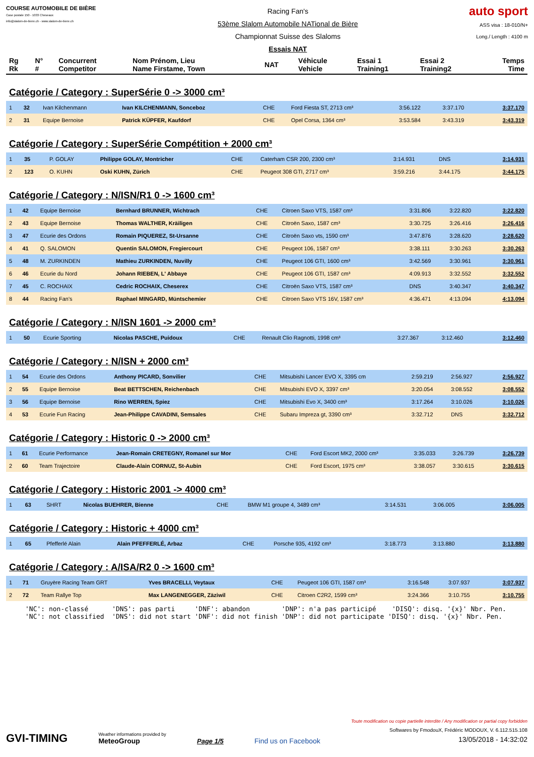COURSE AUTOMOBILE DE BIÈRE
Case postale 150 - 1033 Cheseaux
info@slalom-de-biere.ch - www.slalom-de-biere.ch
Racing Fan's
53ème Slalom Automobile NATional de Bière
Championnat Suisse des Slaloms
Essais NAT
auto sport
ASS visa : 18-010/N+
Long./ Length : 4100 m
| Rg Rk | N° # | Concurrent Competitor | Nom Prénom, Lieu Name Firstame, Town | NAT | Véhicule Vehicle | Essai 1 Training1 | Essai 2 Training2 | Temps Time |
| --- | --- | --- | --- | --- | --- | --- | --- | --- |
Catégorie / Category : SuperSérie 0 -> 3000 cm³
| 1 | 32 | Ivan Kilchenmann | Ivan KILCHENMANN, Sonceboz | CHE | Ford Fiesta ST, 2713 cm³ | 3:56.122 | 3:37.170 | 3:37.170 |
| 2 | 31 | Equipe Bernoise | Patrick KÜPFER, Kaufdorf | CHE | Opel Corsa, 1364 cm³ | 3:53.584 | 3:43.319 | 3:43.319 |
Catégorie / Category : SuperSérie Compétition + 2000 cm³
| 1 | 35 | P. GOLAY | Philippe GOLAY, Montricher | CHE | Caterham CSR 200, 2300 cm³ | 3:14.931 | DNS | 3:14.931 |
| 2 | 123 | O. KUHN | Oski KUHN, Zürich | CHE | Peugeot 308 GTI, 2717 cm³ | 3:59.216 | 3:44.175 | 3:44.175 |
Catégorie / Category : N/ISN/R1 0 -> 1600 cm³
| 1 | 42 | Equipe Bernoise | Bernhard BRUNNER, Wichtrach | CHE | Citroen Saxo VTS, 1587 cm³ | 3:31.806 | 3:22.820 | 3:22.820 |
| 2 | 43 | Equipe Bernoise | Thomas WALTHER, Kräiligen | CHE | Citroën Saxo, 1587 cm³ | 3:30.725 | 3:26.416 | 3:26.416 |
| 3 | 47 | Ecurie des Ordons | Romain PIQUEREZ, St-Ursanne | CHE | Citroën Saxo vts, 1590 cm³ | 3:47.876 | 3:28.620 | 3:28.620 |
| 4 | 41 | Q. SALOMON | Quentin SALOMON, Fregiercourt | CHE | Peugeot 106, 1587 cm³ | 3:38.111 | 3:30.263 | 3:30.263 |
| 5 | 48 | M. ZURKINDEN | Mathieu ZURKINDEN, Nuvilly | CHE | Peugeot 106 GTI, 1600 cm³ | 3:42.569 | 3:30.961 | 3:30.961 |
| 6 | 46 | Ecurie du Nord | Johann RIEBEN, L' Abbaye | CHE | Peugeot 106 GTI, 1587 cm³ | 4:09.913 | 3:32.552 | 3:32.552 |
| 7 | 45 | C. ROCHAIX | Cedric ROCHAIX, Cheserex | CHE | Citroën Saxo VTS, 1587 cm³ | DNS | 3:40.347 | 3:40.347 |
| 8 | 44 | Racing Fan's | Raphael MINGARD, Müntschemier | CHE | Citroen Saxo VTS 16V, 1587 cm³ | 4:36.471 | 4:13.094 | 4:13.094 |
Catégorie / Category : N/ISN 1601 -> 2000 cm³
| 1 | 50 | Ecurie Sporting | Nicolas PASCHE, Puidoux | CHE | Renault Clio Ragnotti, 1998 cm³ | 3:27.367 | 3:12.460 | 3:12.460 |
Catégorie / Category : N/ISN + 2000 cm³
| 1 | 54 | Ecurie des Ordons | Anthony PICARD, Sonvilier | CHE | Mitsubishi Lancer EVO X, 3395 cm | 2:59.219 | 2:56.927 | 2:56.927 |
| 2 | 55 | Equipe Bernoise | Beat BETTSCHEN, Reichenbach | CHE | Mitsubishi EVO X, 3397 cm³ | 3:20.054 | 3:08.552 | 3:08.552 |
| 3 | 56 | Equipe Bernoise | Rino WERREN, Spiez | CHE | Mitsubishi Evo X, 3400 cm³ | 3:17.264 | 3:10.026 | 3:10.026 |
| 4 | 53 | Ecurie Fun Racing | Jean-Philippe CAVADINI, Semsales | CHE | Subaru Impreza gt, 3390 cm³ | 3:32.712 | DNS | 3:32.712 |
Catégorie / Category : Historic 0 -> 2000 cm³
| 1 | 61 | Ecurie Performance | Jean-Romain CRETEGNY, Romanel sur Mor | CHE | Ford Escort MK2, 2000 cm³ | 3:35.033 | 3:26.739 | 3:26.739 |
| 2 | 60 | Team Trajectoire | Claude-Alain CORNUZ, St-Aubin | CHE | Ford Escort, 1975 cm³ | 3:38.057 | 3:30.615 | 3:30.615 |
Catégorie / Category : Historic 2001 -> 4000 cm³
| 1 | 63 | SHRT | Nicolas BUEHRER, Bienne | CHE | BMW M1 groupe 4, 3489 cm³ | 3:14.531 | 3:06.005 | 3:06.005 |
Catégorie / Category : Historic + 4000 cm³
| 1 | 65 | Pfefferlé Alain | Alain PFEFFERLÉ, Arbaz | CHE | Porsche 935, 4192 cm³ | 3:18.773 | 3:13.880 | 3:13.880 |
Catégorie / Category : A/ISA/R2 0 -> 1600 cm³
| 1 | 71 | Gruyère Racing Team GRT | Yves BRACELLI, Veytaux | CHE | Peugeot 106 GTI, 1587 cm³ | 3:16.548 | 3:07.937 | 3:07.937 |
| 2 | 72 | Team Rallye Top | Max LANGENEGGER, Zäziwil | CHE | Citroen C2R2, 1599 cm³ | 3:24.366 | 3:10.755 | 3:10.755 |
'NC': non-classé 'DNS': pas parti 'DNF': abandon 'DNP': n'a pas participé 'DISQ': disq. '{x}' Nbr. Pen. 'NC': not classified 'DNS': did not start 'DNF': did not finish 'DNP': did not participate 'DISQ': disq. '{x}' Nbr. Pen.
GVI-TIMING
Weather informations provided by
MeteoGroup
Page 1/5
Find us on Facebook
Toute modification ou copie partielle interdite / Any modification or partial copy forbidden
Softwares by FmodouX, Frédéric MODOUX, V. 6.112.515.108
13/05/2018 - 14:32:02